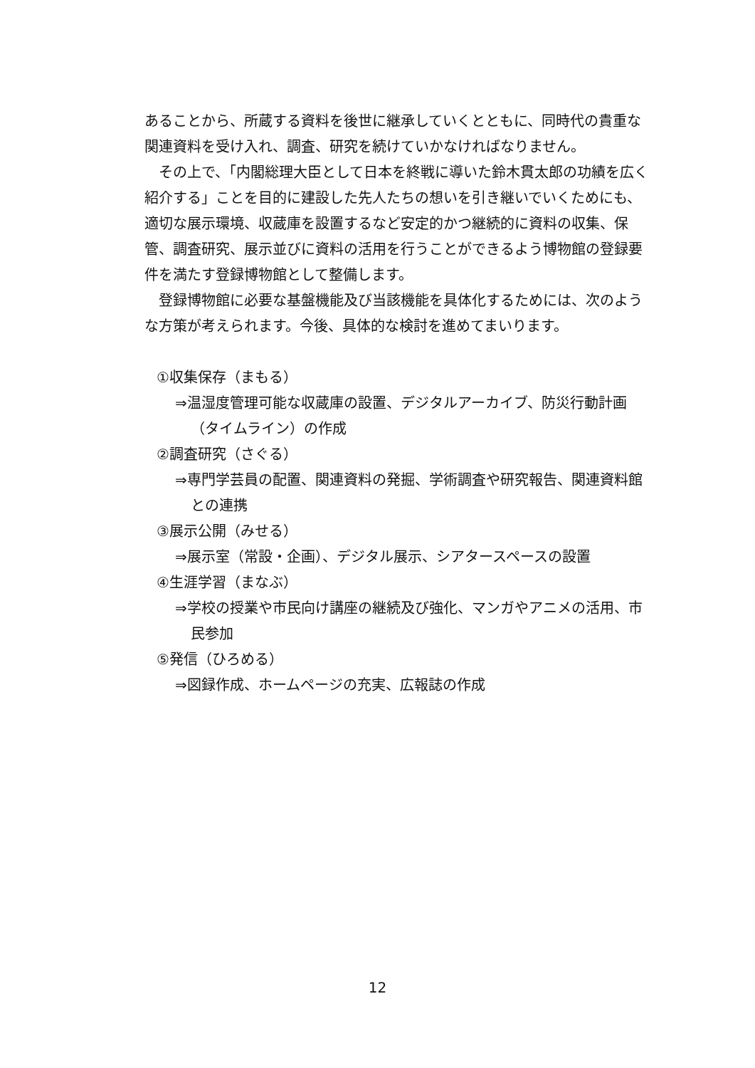あることから、所蔵する資料を後世に継承していくとともに、同時代の貴重な関連資料を受け入れ、調査、研究を続けていかなければなりません。
その上で、「内閣総理大臣として日本を終戦に導いた鈴木貫太郎の功績を広く紹介する」ことを目的に建設した先人たちの想いを引き継いでいくためにも、適切な展示環境、収蔵庫を設置するなど安定的かつ継続的に資料の収集、保管、調査研究、展示並びに資料の活用を行うことができるよう博物館の登録要件を満たす登録博物館として整備します。
登録博物館に必要な基盤機能及び当該機能を具体化するためには、次のような方策が考えられます。今後、具体的な検討を進めてまいります。
①収集保存（まもる）
⇒温湿度管理可能な収蔵庫の設置、デジタルアーカイブ、防災行動計画（タイムライン）の作成
②調査研究（さぐる）
⇒専門学芸員の配置、関連資料の発掘、学術調査や研究報告、関連資料館との連携
③展示公開（みせる）
⇒展示室（常設・企画）、デジタル展示、シアタースペースの設置
④生涯学習（まなぶ）
⇒学校の授業や市民向け講座の継続及び強化、マンガやアニメの活用、市民参加
⑤発信（ひろめる）
⇒図録作成、ホームページの充実、広報誌の作成
12